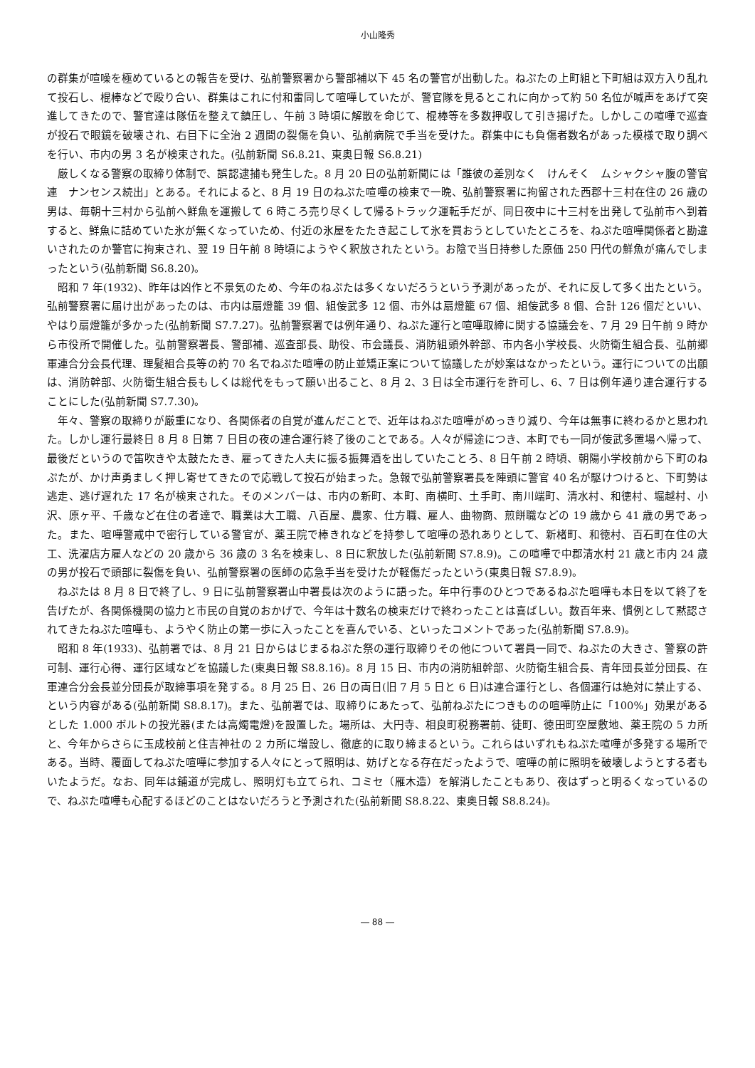小山隆秀
の群集が喧噪を極めているとの報告を受け、弘前警察署から警部補以下 45 名の警官が出動した。ねぷたの上町組と下町組は双方入り乱れて投石し、棍棒などで殴り合い、群集はこれに付和雷同して喧嘩していたが、警官隊を見るとこれに向かって約 50 名位が喊声をあげて突進してきたので、警官達は隊伍を整えて鎮圧し、午前 3 時頃に解散を命じて、棍棒等を多数押収して引き揚げた。しかしこの喧嘩で巡査が投石で眼鏡を破壊され、右目下に全治 2 週間の裂傷を負い、弘前病院で手当を受けた。群集中にも負傷者数名があった模様で取り調べを行い、市内の男 3 名が検束された。(弘前新聞 S6.8.21、東奥日報 S6.8.21)
厳しくなる警察の取締り体制で、誤認逮捕も発生した。8 月 20 日の弘前新聞には「誰彼の差別なく　けんそく　ムシャクシャ腹の警官連　ナンセンス続出」とある。それによると、8 月 19 日のねぷた喧嘩の検束で一晩、弘前警察署に拘留された西郡十三村在住の 26 歳の男は、毎朝十三村から弘前へ鮮魚を運搬して 6 時ころ売り尽くして帰るトラック運転手だが、同日夜中に十三村を出発して弘前市へ到着すると、鮮魚に詰めていた氷が無くなっていため、付近の氷屋をたたき起こして氷を買おうとしていたところを、ねぷた喧嘩関係者と勘違いされたのか警官に拘束され、翌 19 日午前 8 時頃にようやく釈放されたという。お陰で当日持参した原価 250 円代の鮮魚が痛んでしまったという(弘前新聞 S6.8.20)。
昭和 7 年(1932)、昨年は凶作と不景気のため、今年のねぷたは多くないだろうという予測があったが、それに反して多く出たという。弘前警察署に届け出があったのは、市内は扇燈籠 39 個、組侫武多 12 個、市外は扇燈籠 67 個、組侫武多 8 個、合計 126 個だといい、やはり扇燈籠が多かった(弘前新聞 S7.7.27)。弘前警察署では例年通り、ねぷた運行と喧嘩取締に関する協議会を、7 月 29 日午前 9 時から市役所で開催した。弘前警察署長、警部補、巡査部長、助役、市会議長、消防組頭外幹部、市内各小学校長、火防衛生組合長、弘前郷軍連合分会長代理、理髪組合長等の約 70 名でねぷた喧嘩の防止並矯正案について協議したが妙案はなかったという。運行についての出願は、消防幹部、火防衛生組合長もしくは総代をもって願い出ること、8 月 2、3 日は全市運行を許可し、6、7 日は例年通り連合運行することにした(弘前新聞 S7.7.30)。
年々、警察の取締りが厳重になり、各関係者の自覚が進んだことで、近年はねぷた喧嘩がめっきり減り、今年は無事に終わるかと思われた。しかし運行最終日 8 月 8 日第 7 日目の夜の連合運行終了後のことである。人々が帰途につき、本町でも一同が侫武多置場へ帰って、最後だというので笛吹きや太鼓たたき、雇ってきた人夫に振る振舞酒を出していたことろ、8 日午前 2 時頃、朝陽小学校前から下町のねぷたが、かけ声勇ましく押し寄せてきたので応戦して投石が始まった。急報で弘前警察署長を陣頭に警官 40 名が駆けつけると、下町勢は逃走、逃げ遅れた 17 名が検束された。そのメンバーは、市内の新町、本町、南横町、土手町、南川端町、清水村、和徳村、堀越村、小沢、原ヶ平、千歳など在住の者達で、職業は大工職、八百屋、農家、仕方職、雇人、曲物商、煎餅職などの 19 歳から 41 歳の男であった。また、喧嘩警戒中で密行している警官が、薬王院で棒きれなどを持参して喧嘩の恐れありとして、新楮町、和徳村、百石町在住の大工、洗濯店方雇人などの 20 歳から 36 歳の 3 名を検束し、8 日に釈放した(弘前新聞 S7.8.9)。この喧嘩で中郡清水村 21 歳と市内 24 歳の男が投石で頭部に裂傷を負い、弘前警察署の医師の応急手当を受けたが軽傷だったという(東奥日報 S7.8.9)。
ねぷたは 8 月 8 日で終了し、9 日に弘前警察署山中署長は次のように語った。年中行事のひとつであるねぷた喧嘩も本日を以て終了を告げたが、各関係機関の協力と市民の自覚のおかげで、今年は十数名の検束だけで終わったことは喜ばしい。数百年来、慣例として黙認されてきたねぷた喧嘩も、ようやく防止の第一歩に入ったことを喜んでいる、といったコメントであった(弘前新聞 S7.8.9)。
昭和 8 年(1933)、弘前署では、8 月 21 日からはじまるねぷた祭の運行取締りその他について署員一同で、ねぷたの大きさ、警察の許可制、運行心得、運行区域などを協議した(東奥日報 S8.8.16)。8 月 15 日、市内の消防組幹部、火防衛生組合長、青年団長並分団長、在軍連合分会長並分団長が取締事項を発する。8 月 25 日、26 日の両日(旧 7 月 5 日と 6 日)は連合運行とし、各個運行は絶対に禁止する、という内容がある(弘前新聞 S8.8.17)。また、弘前署では、取締りにあたって、弘前ねぷたにつきものの喧嘩防止に「100%」効果があるとした 1.000 ボルトの投光器(または高燭電燈)を設置した。場所は、大円寺、相良町税務署前、徒町、徳田町空屋敷地、薬王院の 5 カ所と、今年からさらに玉成校前と住吉神社の 2 カ所に増設し、徹底的に取り締まるという。これらはいずれもねぷた喧嘩が多発する場所である。当時、覆面してねぷた喧嘩に参加する人々にとって照明は、妨げとなる存在だったようで、喧嘩の前に照明を破壊しようとする者もいたようだ。なお、同年は鋪道が完成し、照明灯も立てられ、コミセ（雁木造）を解消したこともあり、夜はずっと明るくなっているので、ねぷた喧嘩も心配するほどのことはないだろうと予測された(弘前新聞 S8.8.22、東奥日報 S8.8.24)。
― 88 ―